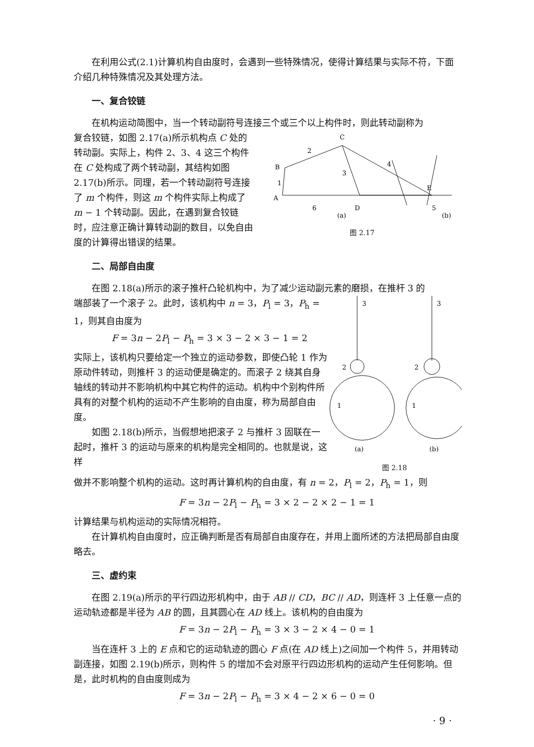在利用公式(2.1)计算机构自由度时，会遇到一些特殊情况，使得计算结果与实际不符，下面介绍几种特殊情况及其处理方法。
一、复合铰链
在机构运动简图中，当一个转动副符号连接三个或三个以上构件时，则此转动副称为
复合铰链，如图 2.17(a)所示机构点 C 处的转动副。实际上，构件 2、3、4 这三个构件在 C 处构成了两个转动副，其结构如图 2.17(b)所示。同理，若一个转动副符号连接了 m 个构件，则这 m 个构件实际上构成了 m − 1 个转动副。因此，在遇到复合铰链时，应注意正确计算转动副的数目，以免自由度的计算得出错误的结果。
C
B
A
D
E
2
3
4
1
6
5
(a)
(b)
图 2.17
二、局部自由度
在图 2.18(a)所示的滚子推杆凸轮机构中，为了减少运动副元素的磨损，在推杆 3 的
端部装了一个滚子 2。此时，该机构中 n = 3，P<sub>l</sub> = 3，P<sub>h</sub> = 1，则其自由度为
F = 3n − 2P<sub>l</sub> − P<sub>h</sub> = 3 × 3 − 2 × 3 − 1 = 2
实际上，该机构只要给定一个独立的运动参数，即使凸轮 1 作为原动件转动，则推杆 3 的运动便是确定的。而滚子 2 绕其自身轴线的转动并不影响机构中其它构件的运动。机构中个别构件所具有的对整个机构的运动不产生影响的自由度，称为局部自由度。
如图 2.18(b)所示，当假想地把滚子 2 与推杆 3 固联在一起时，推杆 3 的运动与原来的机构是完全相同的。也就是说，这样
3
3
2
2
1
1
(a)
(b)
图 2.18
做并不影响整个机构的运动。这时再计算机构的自由度，有 n = 2，P<sub>l</sub> = 2，P<sub>h</sub> = 1，则
F = 3n − 2P<sub>l</sub> − P<sub>h</sub> = 3 × 2 − 2 × 2 − 1 = 1
计算结果与机构运动的实际情况相符。
在计算机构自由度时，应正确判断是否有局部自由度存在，并用上面所述的方法把局部自由度略去。
三、虚约束
在图 2.19(a)所示的平行四边形机构中，由于 AB // CD，BC // AD，则连杆 3 上任意一点的运动轨迹都是半径为 AB 的圆，且其圆心在 AD 线上。该机构的自由度为
F = 3n − 2P<sub>l</sub> − P<sub>h</sub> = 3 × 3 − 2 × 4 − 0 = 1
当在连杆 3 上的 E 点和它的运动轨迹的圆心 F 点(在 AD 线上)之间加一个构件 5，并用转动副连接，如图 2.19(b)所示，则构件 5 的增加不会对原平行四边形机构的运动产生任何影响。但是，此时机构的自由度则成为
F = 3n − 2P<sub>l</sub> − P<sub>h</sub> = 3 × 4 − 2 × 6 − 0 = 0
· 9 ·